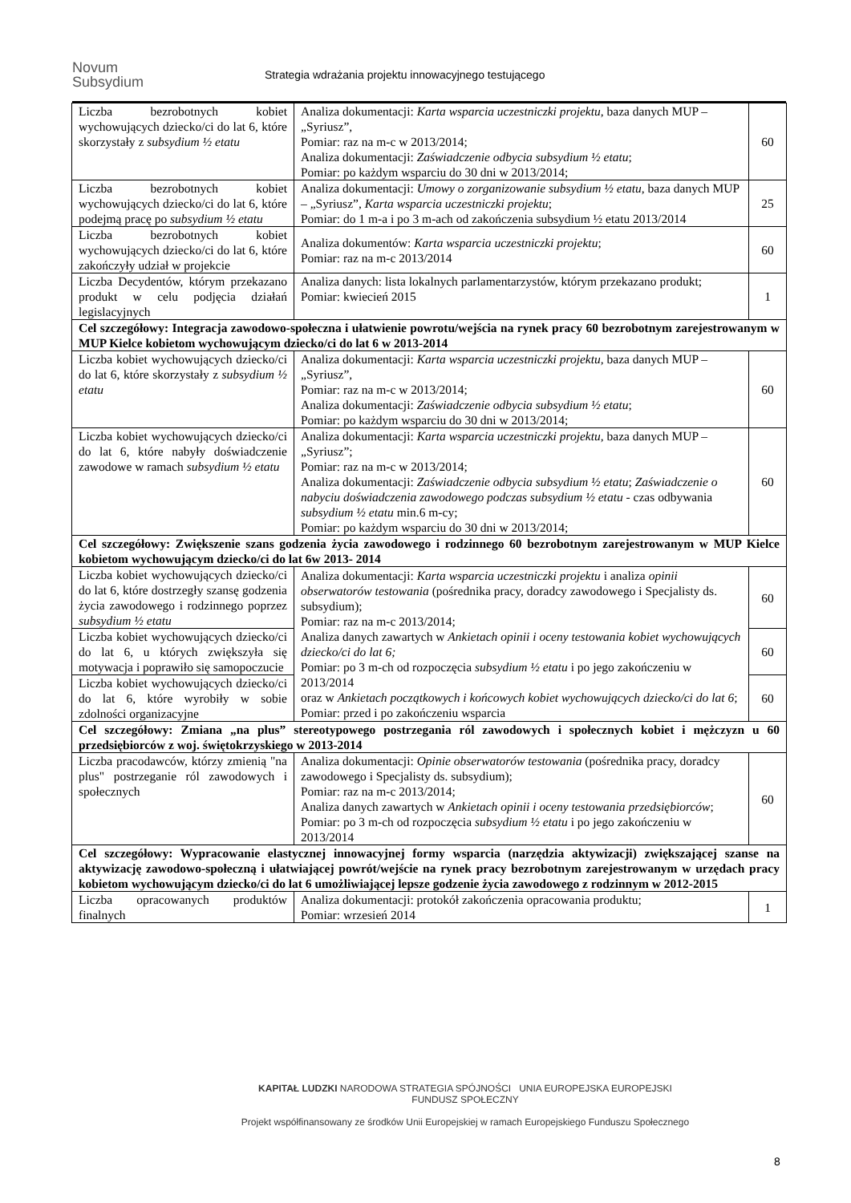Novum
Subsydium
Strategia wdrażania projektu innowacyjnego testującego
| Liczba bezrobotnych kobiet wychowujących dziecko/ci do lat 6, które skorzystały z subsydium ½ etatu | Analiza dokumentacji: Karta wsparcia uczestniczki projektu , baza danych MUP – „Syriusz”, Pomiar: raz na m-c w 2013/2014; Analiza dokumentacji: Zaświadczenie odbycia subsydium ½ etatu ; Pomiar: po każdym wsparciu do 30 dni w 2013/2014; | 60 |
| Liczba bezrobotnych kobiet wychowujących dziecko/ci do lat 6, które podejmą pracę po subsydium ½ etatu | Analiza dokumentacji: Umowy o zorganizowanie subsydium ½ etatu , baza danych MUP – „Syriusz”, Karta wsparcia uczestniczki projektu ; Pomiar: do 1 m-a i po 3 m-ach od zakończenia subsydium ½ etatu 2013/2014 | 25 |
| Liczba bezrobotnych kobiet wychowujących dziecko/ci do lat 6, które zakończyły udział w projekcie | Analiza dokumentów: Karta wsparcia uczestniczki projektu ; Pomiar: raz na m-c 2013/2014 | 60 |
| Liczba Decydentów, którym przekazano produkt w celu podjęcia działań legislacyjnych | Analiza danych: lista lokalnych parlamentarzystów, którym przekazano produkt; Pomiar: kwiecień 2015 | 1 |
| Cel szczegółowy: Integracja zawodowo-społeczna i ułatwienie powrotu/wejścia na rynek pracy 60 bezrobotnym zarejestrowanym w MUP Kielce kobietom wychowującym dziecko/ci do lat 6 w 2013-2014 | | |
| Liczba kobiet wychowujących dziecko/ci do lat 6, które skorzystały z subsydium ½ etatu | Analiza dokumentacji: Karta wsparcia uczestniczki projektu , baza danych MUP – „Syriusz”, Pomiar: raz na m-c w 2013/2014; Analiza dokumentacji: Zaświadczenie odbycia subsydium ½ etatu ; Pomiar: po każdym wsparciu do 30 dni w 2013/2014; | 60 |
| Liczba kobiet wychowujących dziecko/ci do lat 6, które nabyły doświadczenie zawodowe w ramach subsydium ½ etatu | Analiza dokumentacji: Karta wsparcia uczestniczki projektu , baza danych MUP – „Syriusz”; Pomiar: raz na m-c w 2013/2014; Analiza dokumentacji: Zaświadczenie odbycia subsydium ½ etatu ; Zaświadczenie o nabyciu doświadczenia zawodowego podczas subsydium ½ etatu - czas odbywania subsydium ½ etatu min.6 m-cy; Pomiar: po każdym wsparciu do 30 dni w 2013/2014; | 60 |
| Cel szczegółowy: Zwiększenie szans godzenia życia zawodowego i rodzinnego 60 bezrobotnym zarejestrowanym w MUP Kielce kobietom wychowującym dziecko/ci do lat 6w 2013- 2014 | | |
| Liczba kobiet wychowujących dziecko/ci do lat 6, które dostrzegły szansę godzenia życia zawodowego i rodzinnego poprzez subsydium ½ etatu | Analiza dokumentacji: Karta wsparcia uczestniczki projektu i analiza opinii obserwatorów testowania (pośrednika pracy, doradcy zawodowego i Specjalisty ds. subsydium); Pomiar: raz na m-c 2013/2014; Analiza danych zawartych w Ankietach opinii i oceny testowania kobiet wychowujących dziecko/ci do lat 6; Pomiar: po 3 m-ch od rozpoczęcia subsydium ½ etatu i po jego zakończeniu w 2013/2014 oraz w Ankietach początkowych i końcowych kobiet wychowujących dziecko/ci do lat 6 ; Pomiar: przed i po zakończeniu wsparcia | 60 |
| Liczba kobiet wychowujących dziecko/ci do lat 6, u których zwiększyła się motywacja i poprawiło się samopoczucie | | 60 |
| Liczba kobiet wychowujących dziecko/ci do lat 6, które wyrobiły w sobie zdolności organizacyjne | | 60 |
| Cel szczegółowy: Zmiana „na plus” stereotypowego postrzegania ról zawodowych i społecznych kobiet i mężczyzn u 60 przedsiębiorców z woj. świętokrzyskiego w 2013-2014 | | |
| Liczba pracodawców, którzy zmienią "na plus" postrzeganie ról zawodowych i społecznych | Analiza dokumentacji: Opinie obserwatorów testowania (pośrednika pracy, doradcy zawodowego i Specjalisty ds. subsydium); Pomiar: raz na m-c 2013/2014; Analiza danych zawartych w Ankietach opinii i oceny testowania przedsiębiorców ; Pomiar: po 3 m-ch od rozpoczęcia subsydium ½ etatu i po jego zakończeniu w 2013/2014 | 60 |
| Cel szczegółowy: Wypracowanie elastycznej innowacyjnej formy wsparcia (narzędzia aktywizacji) zwiększającej szanse na aktywizację zawodowo-społeczną i ułatwiającej powrót/wejście na rynek pracy bezrobotnym zarejestrowanym w urzędach pracy kobietom wychowującym dziecko/ci do lat 6 umożliwiającej lepsze godzenie życia zawodowego z rodzinnym w 2012-2015 | | |
| Liczba opracowanych produktów finalnych | Analiza dokumentacji: protokół zakończenia opracowania produktu; Pomiar: wrzesień 2014 | 1 |
KAPITAŁ LUDZKI NARODOWA STRATEGIA SPÓJNOŚCI UNIA EUROPEJSKA EUROPEJSKI FUNDUSZ SPOŁECZNY
Projekt współfinansowany ze środków Unii Europejskiej w ramach Europejskiego Funduszu Społecznego
8